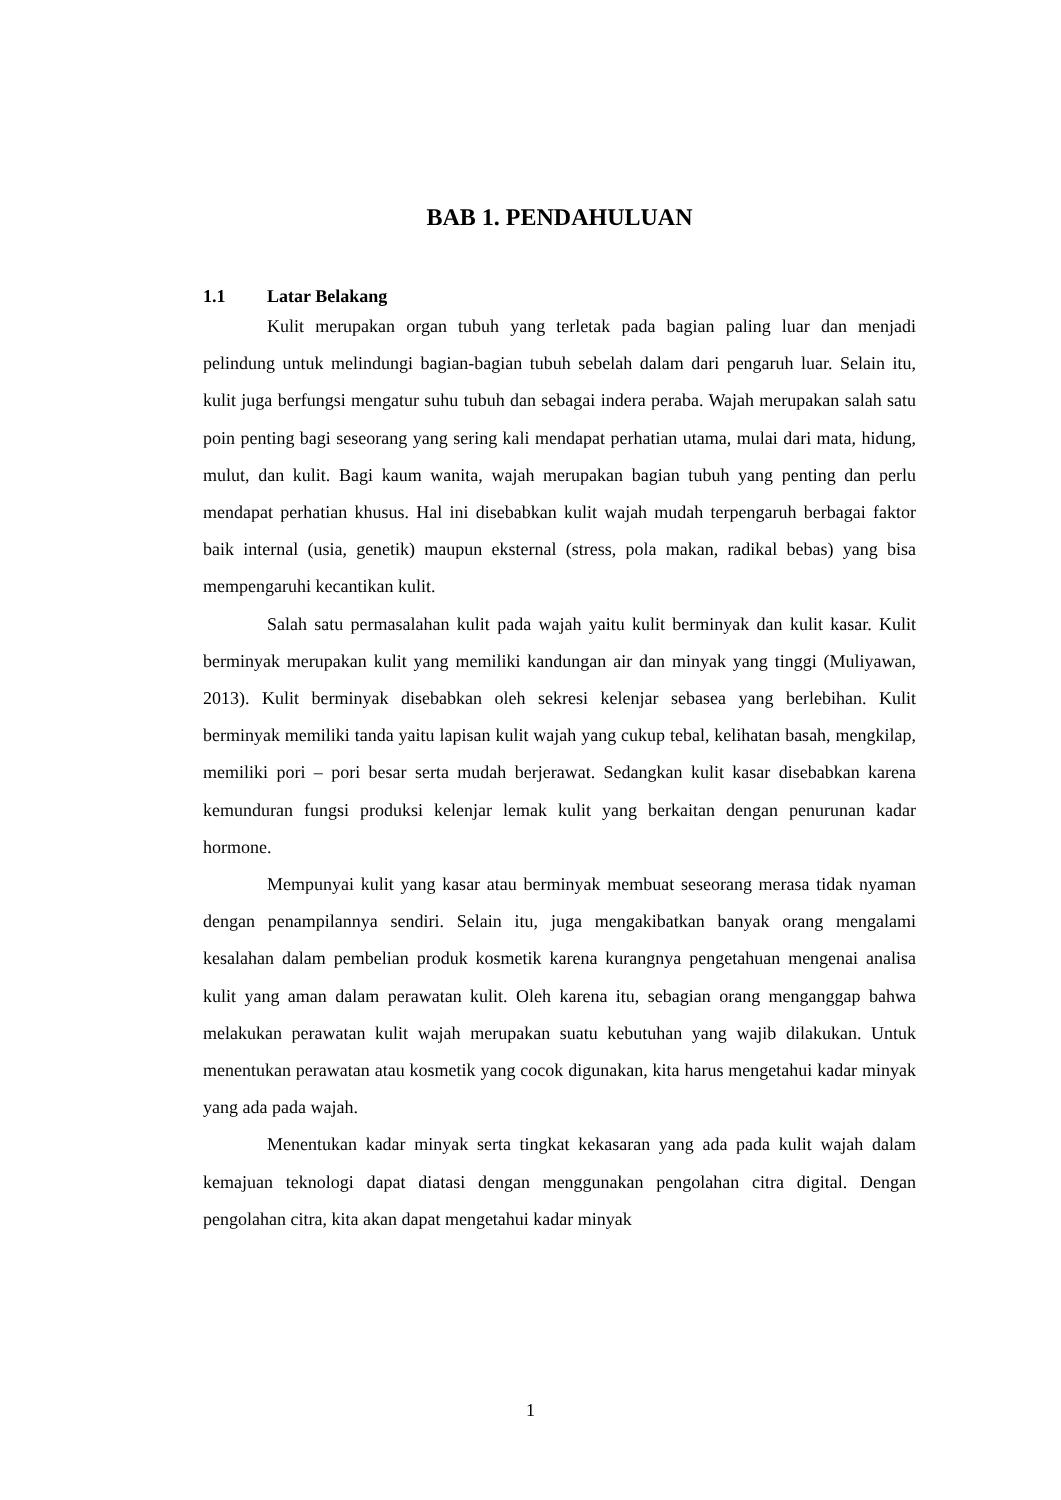BAB 1. PENDAHULUAN
1.1 Latar Belakang
Kulit merupakan organ tubuh yang terletak pada bagian paling luar dan menjadi pelindung untuk melindungi bagian-bagian tubuh sebelah dalam dari pengaruh luar. Selain itu, kulit juga berfungsi mengatur suhu tubuh dan sebagai indera peraba. Wajah merupakan salah satu poin penting bagi seseorang yang sering kali mendapat perhatian utama, mulai dari mata, hidung, mulut, dan kulit. Bagi kaum wanita, wajah merupakan bagian tubuh yang penting dan perlu mendapat perhatian khusus. Hal ini disebabkan kulit wajah mudah terpengaruh berbagai faktor baik internal (usia, genetik) maupun eksternal (stress, pola makan, radikal bebas) yang bisa mempengaruhi kecantikan kulit.
Salah satu permasalahan kulit pada wajah yaitu kulit berminyak dan kulit kasar. Kulit berminyak merupakan kulit yang memiliki kandungan air dan minyak yang tinggi (Muliyawan, 2013). Kulit berminyak disebabkan oleh sekresi kelenjar sebasea yang berlebihan. Kulit berminyak memiliki tanda yaitu lapisan kulit wajah yang cukup tebal, kelihatan basah, mengkilap, memiliki pori – pori besar serta mudah berjerawat. Sedangkan kulit kasar disebabkan karena kemunduran fungsi produksi kelenjar lemak kulit yang berkaitan dengan penurunan kadar hormone.
Mempunyai kulit yang kasar atau berminyak membuat seseorang merasa tidak nyaman dengan penampilannya sendiri. Selain itu, juga mengakibatkan banyak orang mengalami kesalahan dalam pembelian produk kosmetik karena kurangnya pengetahuan mengenai analisa kulit yang aman dalam perawatan kulit. Oleh karena itu, sebagian orang menganggap bahwa melakukan perawatan kulit wajah merupakan suatu kebutuhan yang wajib dilakukan. Untuk menentukan perawatan atau kosmetik yang cocok digunakan, kita harus mengetahui kadar minyak yang ada pada wajah.
Menentukan kadar minyak serta tingkat kekasaran yang ada pada kulit wajah dalam kemajuan teknologi dapat diatasi dengan menggunakan pengolahan citra digital. Dengan pengolahan citra, kita akan dapat mengetahui kadar minyak
1